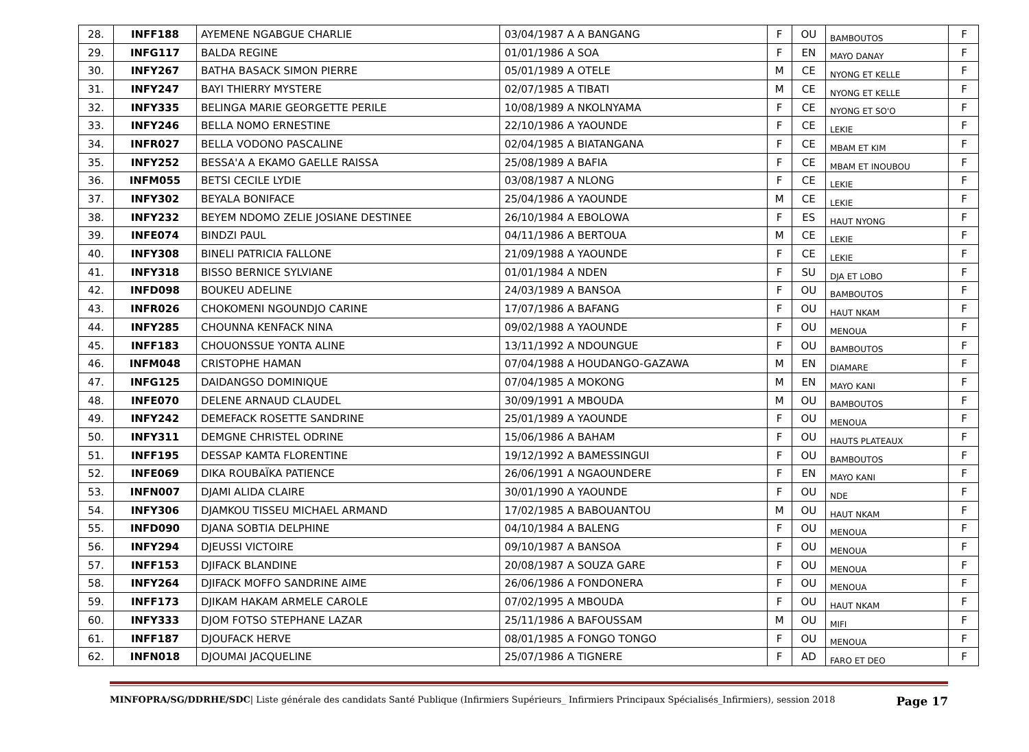| 28. | INFF188 | AYEMENE NGABGUE CHARLIE | 03/04/1987 A A BANGANG | F | OU | BAMBOUTOS | F |
| 29. | INFG117 | BALDA REGINE | 01/01/1986 A SOA | F | EN | MAYO DANAY | F |
| 30. | INFY267 | BATHA BASACK SIMON PIERRE | 05/01/1989 A OTELE | M | CE | NYONG ET KELLE | F |
| 31. | INFY247 | BAYI THIERRY MYSTERE | 02/07/1985 A TIBATI | M | CE | NYONG ET KELLE | F |
| 32. | INFY335 | BELINGA MARIE GEORGETTE PERILE | 10/08/1989 A NKOLNYAMA | F | CE | NYONG ET SO'O | F |
| 33. | INFY246 | BELLA NOMO ERNESTINE | 22/10/1986 A YAOUNDE | F | CE | LEKIE | F |
| 34. | INFR027 | BELLA VODONO PASCALINE | 02/04/1985 A BIATANGANA | F | CE | MBAM ET KIM | F |
| 35. | INFY252 | BESSA'A A EKAMO GAELLE RAISSA | 25/08/1989 A BAFIA | F | CE | MBAM ET INOUBOU | F |
| 36. | INFM055 | BETSI CECILE LYDIE | 03/08/1987 A NLONG | F | CE | LEKIE | F |
| 37. | INFY302 | BEYALA BONIFACE | 25/04/1986 A YAOUNDE | M | CE | LEKIE | F |
| 38. | INFY232 | BEYEM NDOMO ZELIE JOSIANE DESTINEE | 26/10/1984 A EBOLOWA | F | ES | HAUT NYONG | F |
| 39. | INFE074 | BINDZI PAUL | 04/11/1986 A BERTOUA | M | CE | LEKIE | F |
| 40. | INFY308 | BINELI PATRICIA FALLONE | 21/09/1988 A YAOUNDE | F | CE | LEKIE | F |
| 41. | INFY318 | BISSO BERNICE SYLVIANE | 01/01/1984 A NDEN | F | SU | DJA ET LOBO | F |
| 42. | INFD098 | BOUKEU ADELINE | 24/03/1989 A BANSOA | F | OU | BAMBOUTOS | F |
| 43. | INFR026 | CHOKOMENI NGOUNDJO CARINE | 17/07/1986 A BAFANG | F | OU | HAUT NKAM | F |
| 44. | INFY285 | CHOUNNA KENFACK NINA | 09/02/1988 A YAOUNDE | F | OU | MENOUA | F |
| 45. | INFF183 | CHOUONSSUE YONTA ALINE | 13/11/1992 A NDOUNGUE | F | OU | BAMBOUTOS | F |
| 46. | INFM048 | CRISTOPHE HAMAN | 07/04/1988 A HOUDANGO-GAZAWA | M | EN | DIAMARE | F |
| 47. | INFG125 | DAIDANGSO DOMINIQUE | 07/04/1985 A MOKONG | M | EN | MAYO KANI | F |
| 48. | INFE070 | DELENE ARNAUD CLAUDEL | 30/09/1991 A MBOUDA | M | OU | BAMBOUTOS | F |
| 49. | INFY242 | DEMEFACK ROSETTE SANDRINE | 25/01/1989 A YAOUNDE | F | OU | MENOUA | F |
| 50. | INFY311 | DEMGNE CHRISTEL ODRINE | 15/06/1986 A BAHAM | F | OU | HAUTS PLATEAUX | F |
| 51. | INFF195 | DESSAP KAMTA FLORENTINE | 19/12/1992 A BAMESSINGUI | F | OU | BAMBOUTOS | F |
| 52. | INFE069 | DIKA ROUBAÏKA PATIENCE | 26/06/1991 A NGAOUNDERE | F | EN | MAYO KANI | F |
| 53. | INFN007 | DJAMI ALIDA CLAIRE | 30/01/1990 A YAOUNDE | F | OU | NDE | F |
| 54. | INFY306 | DJAMKOU TISSEU MICHAEL ARMAND | 17/02/1985 A BABOUANTOU | M | OU | HAUT NKAM | F |
| 55. | INFD090 | DJANA SOBTIA DELPHINE | 04/10/1984 A BALENG | F | OU | MENOUA | F |
| 56. | INFY294 | DJEUSSI VICTOIRE | 09/10/1987 A BANSOA | F | OU | MENOUA | F |
| 57. | INFF153 | DJIFACK BLANDINE | 20/08/1987 A SOUZA GARE | F | OU | MENOUA | F |
| 58. | INFY264 | DJIFACK MOFFO SANDRINE AIME | 26/06/1986 A FONDONERA | F | OU | MENOUA | F |
| 59. | INFF173 | DJIKAM HAKAM ARMELE CAROLE | 07/02/1995 A MBOUDA | F | OU | HAUT NKAM | F |
| 60. | INFY333 | DJOM FOTSO STEPHANE LAZAR | 25/11/1986 A BAFOUSSAM | M | OU | MIFI | F |
| 61. | INFF187 | DJOUFACK HERVE | 08/01/1985 A FONGO TONGO | F | OU | MENOUA | F |
| 62. | INFN018 | DJOUMAI JACQUELINE | 25/07/1986 A TIGNERE | F | AD | FARO ET DEO | F |
MINFOPRA/SG/DDRHE/SDC| Liste générale des candidats Santé Publique (Infirmiers Supérieurs_ Infirmiers Principaux Spécialisés_Infirmiers), session 2018 Page 17